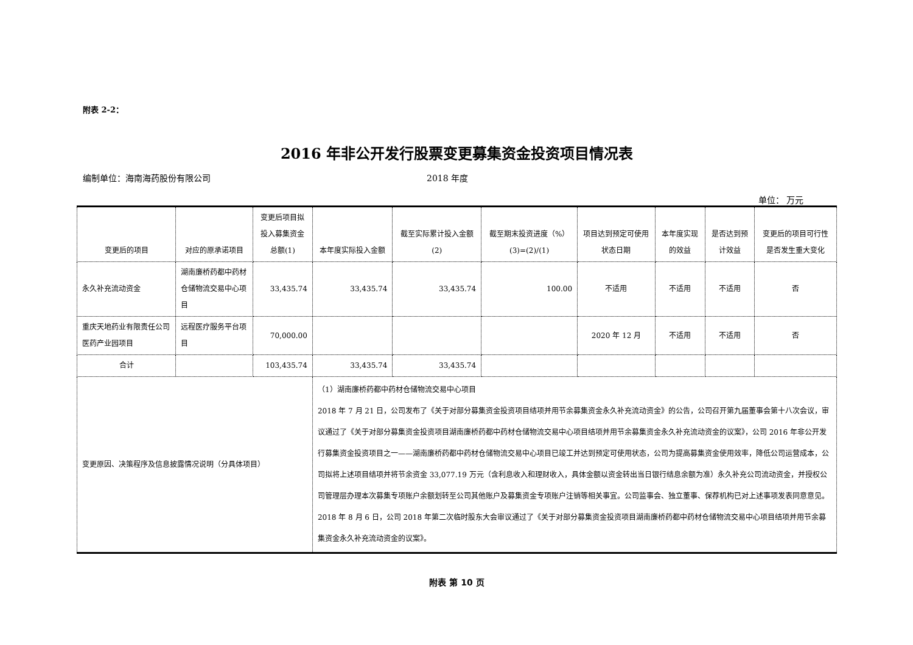附表 2-2：
2016 年非公开发行股票变更募集资金投资项目情况表
编制单位：海南海药股份有限公司 2018 年度
单位： 万元
| 变更后的项目 | 对应的原承诺项目 | 变更后项目拟投入募集资金总额(1) | 本年度实际投入金额 | 截至实际累计投入金额(2) | 截至期末投资进度（%）(3)=(2)/(1) | 项目达到预定可使用状态日期 | 本年度实现的效益 | 是否达到预计效益 | 变更后的项目可行性是否发生重大变化 |
| --- | --- | --- | --- | --- | --- | --- | --- | --- | --- |
| 永久补充流动资金 | 湖南廉桥药都中药材仓储物流交易中心项目 | 33,435.74 | 33,435.74 | 33,435.74 | 100.00 | 不适用 | 不适用 | 不适用 | 否 |
| 重庆天地药业有限责任公司医药产业园项目 | 远程医疗服务平台项目 | 70,000.00 | | | | 2020 年 12 月 | 不适用 | 不适用 | 否 |
| 合计 | | 103,435.74 | 33,435.74 | 33,435.74 | | | | | |
| 变更原因、决策程序及信息披露情况说明（分具体项目） | | | （1）湖南廉桥药都中药材仓储物流交易中心项目 2018 年 7 月 21 日，公司发布了《关于对部分募集资金投资项目结项并用节余募集资金永久补充流动资金》的公告，公司召开第九届董事会第十八次会议，审议通过了《关于对部分募集资金投资项目湖南廉桥药都中药材仓储物流交易中心项目结项并用节余募集资金永久补充流动资金的议案》，公司 2016 年非公开发行募集资金投资项目之一——湖南廉桥药都中药材仓储物流交易中心项目已竣工并达到预定可使用状态，公司为提高募集资金使用效率，降低公司运营成本，公司拟将上述项目结项并将节余资金 33,077.19 万元（含利息收入和理财收入，具体金额以资金转出当日银行结息余额为准）永久补充公司流动资金，并授权公司管理层办理本次募集专项账户余额划转至公司其他账户及募集资金专项账户注销等相关事宜。公司监事会、独立董事、保荐机构已对上述事项发表同意意见。2018 年 8 月 6 日，公司 2018 年第二次临时股东大会审议通过了《关于对部分募集资金投资项目湖南廉桥药都中药材仓储物流交易中心项目结项并用节余募集资金永久补充流动资金的议案》。 | | | | | | |
附表 第 10 页